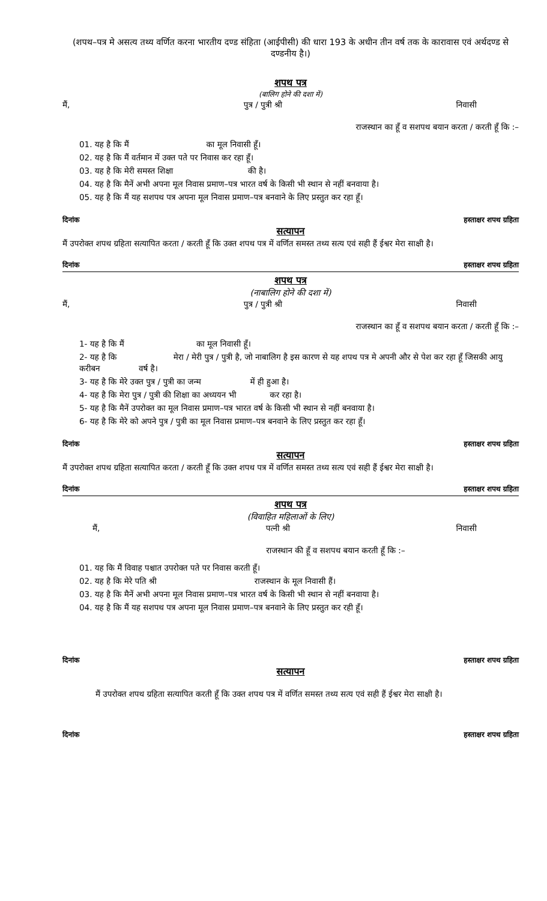(शपथ–पत्र मे असत्य तथ्य वर्णित करना भारतीय दण्ड संहिता (आईपीसी) की धारा 193 के अधीन तीन वर्ष तक के कारावास एवं अर्थदण्ड से दण्डनीय है।)
शपथ पत्र
(बालिग होने की दशा में)
मैं, पुत्र / पुत्री श्री निवासी
राजस्थान का हूँ व सशपथ बयान करता / करती हूँ कि :–
01. यह है कि मैं का मूल निवासी हूँ।
02. यह है कि मैं वर्तमान में उक्त पते पर निवास कर रहा हूँ।
03. यह है कि मेरी समस्त शिक्षा की है।
04. यह है कि मैनें अभी अपना मूल निवास प्रमाण–पत्र भारत वर्ष के किसी भी स्थान से नहीं बनवाया है।
05. यह है कि मैं यह सशपथ पत्र अपना मूल निवास प्रमाण–पत्र बनवाने के लिए प्रस्तुत कर रहा हूँ।
दिनांक हस्ताक्षर शपथ ग्रहिता
सत्यापन
मैं उपरोक्त शपथ ग्रहिता सत्यापित करता / करती हूँ कि उक्त शपथ पत्र में वर्णित समस्त तथ्य सत्य एवं सही हैं ईश्वर मेरा साक्षी है।
दिनांक हस्ताक्षर शपथ ग्रहिता
शपथ पत्र
(नाबालिग होने की दशा में)
मैं, पुत्र / पुत्री श्री निवासी
राजस्थान का हूँ व सशपथ बयान करता / करती हूँ कि :–
1- यह है कि मैं का मूल निवासी हूँ।
2- यह है कि मेरा / मेरी पुत्र / पुत्री है, जो नाबालिग है इस कारण से यह शपथ पत्र मे अपनी और से पेश कर रहा हूँ जिसकी आयु करीबन वर्ष है।
3- यह है कि मेरे उक्त पुत्र / पुत्री का जन्म में ही हुआ है।
4- यह है कि मेरा पुत्र / पुत्री की शिक्षा का अध्ययन भी कर रहा है।
5- यह है कि मैनें उपरोक्त का मूल निवास प्रमाण–पत्र भारत वर्ष के किसी भी स्थान से नहीं बनवाया है।
6- यह है कि मेरे को अपने पुत्र / पुत्री का मूल निवास प्रमाण–पत्र बनवाने के लिए प्रस्तुत कर रहा हूँ।
दिनांक हस्ताक्षर शपथ ग्रहिता
सत्यापन
मैं उपरोक्त शपथ ग्रहिता सत्यापित करता / करती हूँ कि उक्त शपथ पत्र में वर्णित समस्त तथ्य सत्य एवं सही हैं ईश्वर मेरा साक्षी है।
दिनांक हस्ताक्षर शपथ ग्रहिता
शपथ पत्र
(विवाहित महिलाओं के लिए)
मैं, पत्नी श्री निवासी
राजस्थान की हूँ व सशपथ बयान करती हूँ कि :–
01. यह कि मैं विवाह पश्चात उपरोक्त पते पर निवास करती हूँ।
02. यह है कि मेरे पति श्री राजस्थान के मूल निवासी हैं।
03. यह है कि मैनें अभी अपना मूल निवास प्रमाण–पत्र भारत वर्ष के किसी भी स्थान से नहीं बनवाया है।
04. यह है कि मैं यह सशपथ पत्र अपना मूल निवास प्रमाण–पत्र बनवाने के लिए प्रस्तुत कर रही हूँ।
दिनांक हस्ताक्षर शपथ ग्रहिता
सत्यापन
मैं उपरोक्त शपथ ग्रहिता सत्यापित करती हूँ कि उक्त शपथ पत्र में वर्णित समस्त तथ्य सत्य एवं सही हैं ईश्वर मेरा साक्षी है।
दिनांक हस्ताक्षर शपथ ग्रहिता